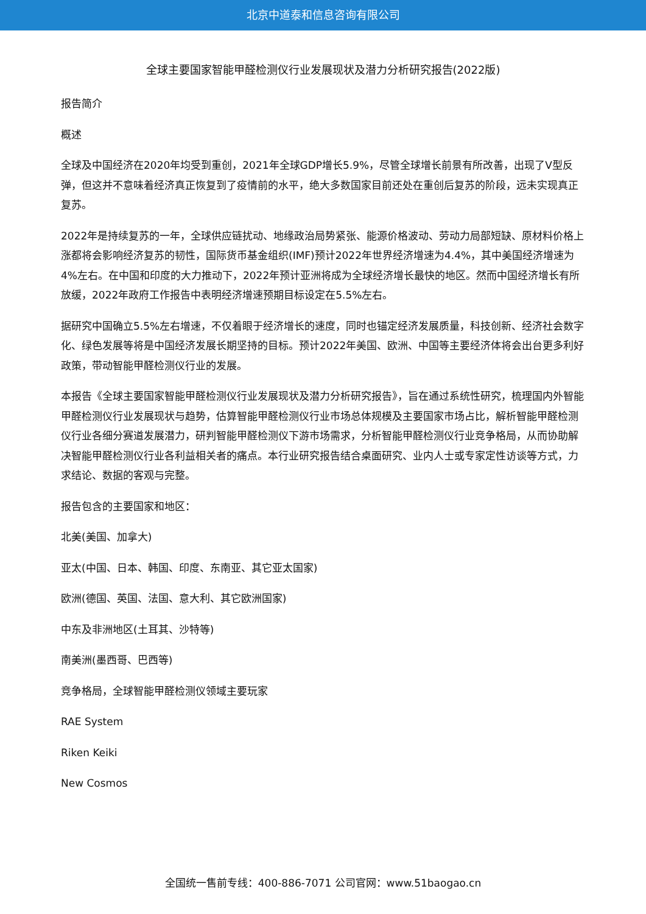北京中道泰和信息咨询有限公司
全球主要国家智能甲醛检测仪行业发展现状及潜力分析研究报告(2022版)
报告简介
概述
全球及中国经济在2020年均受到重创，2021年全球GDP增长5.9%，尽管全球增长前景有所改善，出现了V型反弹，但这并不意味着经济真正恢复到了疫情前的水平，绝大多数国家目前还处在重创后复苏的阶段，远未实现真正复苏。
2022年是持续复苏的一年，全球供应链扰动、地缘政治局势紧张、能源价格波动、劳动力局部短缺、原材料价格上涨都将会影响经济复苏的韧性，国际货币基金组织(IMF)预计2022年世界经济增速为4.4%，其中美国经济增速为4%左右。在中国和印度的大力推动下，2022年预计亚洲将成为全球经济增长最快的地区。然而中国经济增长有所放缓，2022年政府工作报告中表明经济增速预期目标设定在5.5%左右。
据研究中国确立5.5%左右增速，不仅着眼于经济增长的速度，同时也锚定经济发展质量，科技创新、经济社会数字化、绿色发展等将是中国经济发展长期坚持的目标。预计2022年美国、欧洲、中国等主要经济体将会出台更多利好政策，带动智能甲醛检测仪行业的发展。
本报告《全球主要国家智能甲醛检测仪行业发展现状及潜力分析研究报告》，旨在通过系统性研究，梳理国内外智能甲醛检测仪行业发展现状与趋势，估算智能甲醛检测仪行业市场总体规模及主要国家市场占比，解析智能甲醛检测仪行业各细分赛道发展潜力，研判智能甲醛检测仪下游市场需求，分析智能甲醛检测仪行业竞争格局，从而协助解决智能甲醛检测仪行业各利益相关者的痛点。本行业研究报告结合桌面研究、业内人士或专家定性访谈等方式，力求结论、数据的客观与完整。
报告包含的主要国家和地区：
北美(美国、加拿大)
亚太(中国、日本、韩国、印度、东南亚、其它亚太国家)
欧洲(德国、英国、法国、意大利、其它欧洲国家)
中东及非洲地区(土耳其、沙特等)
南美洲(墨西哥、巴西等)
竞争格局，全球智能甲醛检测仪领域主要玩家
RAE System
Riken Keiki
New Cosmos
全国统一售前专线：400-886-7071 公司官网：www.51baogao.cn